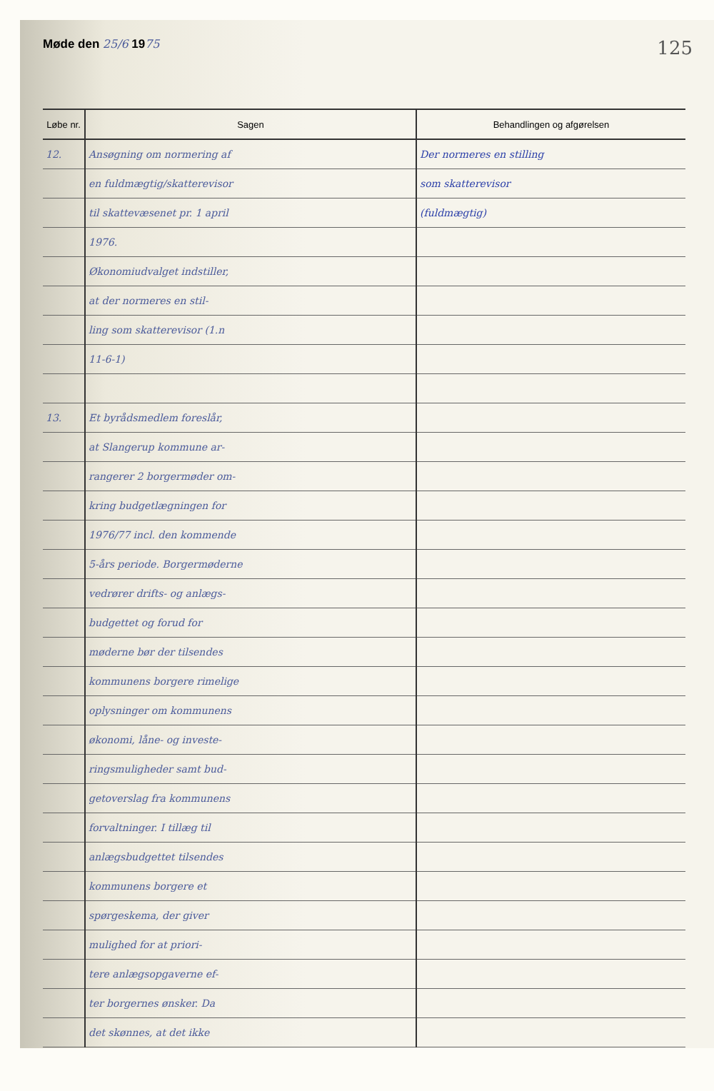Møde den 25/6 1975
125
| Løbe nr. | Sagen | Behandlingen og afgørelsen |
| --- | --- | --- |
| 12. | Ansøgning om normering af | Der normeres en stilling |
| | en fuldmægtig/skatterevisor | som skatterevisor |
| | til skattevæsenet pr. 1 april | (fuldmægtig) |
| | 1976. | |
| | Økonomiudvalget indstiller, | |
| | at der normeres en stil- | |
| | ling som skatterevisor (1.n | |
| | 11-6-1) | |
| 13. | Et byrådsmedlem foreslår, | |
| | at Slangerup kommune ar- | |
| | rangerer 2 borgermøder om- | |
| | kring budgetlægningen for | |
| | 1976/77 incl. den kommende | |
| | 5-års periode. Borgermøderne | |
| | vedrører drifts- og anlægs- | |
| | budgettet og forud for | |
| | møderne bør der tilsendes | |
| | kommunens borgere rimelige | |
| | oplysninger om kommunens | |
| | økonomi, låne- og investe- | |
| | ringsmuligheder samt bud- | |
| | getoverslag fra kommunens | |
| | forvaltninger. I tillæg til | |
| | anlægsbudgettet tilsendes | |
| | kommunens borgere et | |
| | spørgeskema, der giver | |
| | mulighed for at priori- | |
| | tere anlægsopgaverne ef- | |
| | ter borgernes ønsker. Da | |
| | det skønnes, at det ikke | |